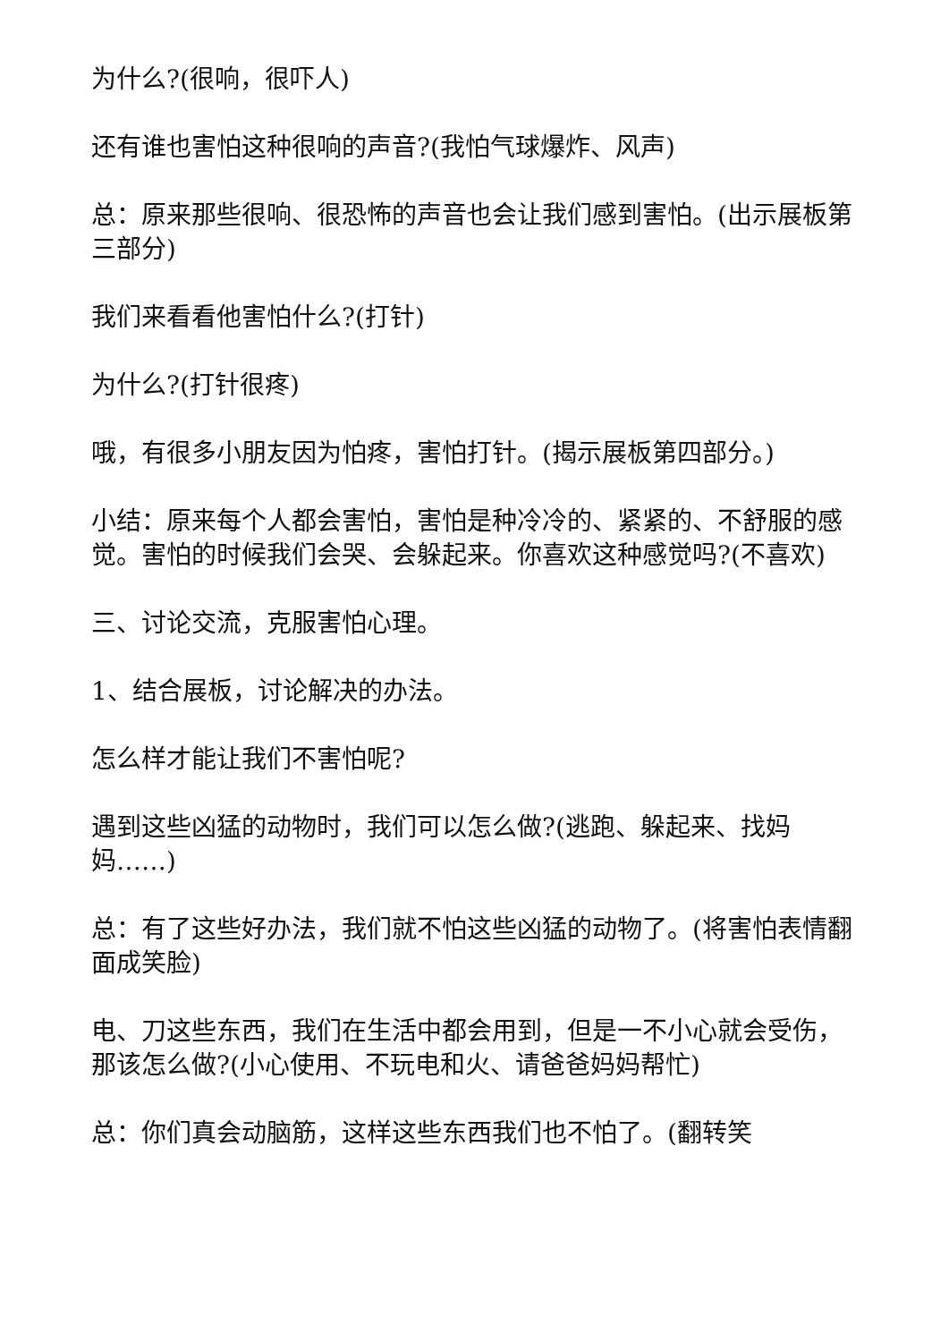为什么?(很响，很吓人)
还有谁也害怕这种很响的声音?(我怕气球爆炸、风声)
总：原来那些很响、很恐怖的声音也会让我们感到害怕。(出示展板第三部分)
我们来看看他害怕什么?(打针)
为什么?(打针很疼)
哦，有很多小朋友因为怕疼，害怕打针。(揭示展板第四部分。)
小结：原来每个人都会害怕，害怕是种冷冷的、紧紧的、不舒服的感觉。害怕的时候我们会哭、会躲起来。你喜欢这种感觉吗?(不喜欢)
三、讨论交流，克服害怕心理。
1、结合展板，讨论解决的办法。
怎么样才能让我们不害怕呢?
遇到这些凶猛的动物时，我们可以怎么做?(逃跑、躲起来、找妈妈……)
总：有了这些好办法，我们就不怕这些凶猛的动物了。(将害怕表情翻面成笑脸)
电、刀这些东西，我们在生活中都会用到，但是一不小心就会受伤，那该怎么做?(小心使用、不玩电和火、请爸爸妈妈帮忙)
总：你们真会动脑筋，这样这些东西我们也不怕了。(翻转笑